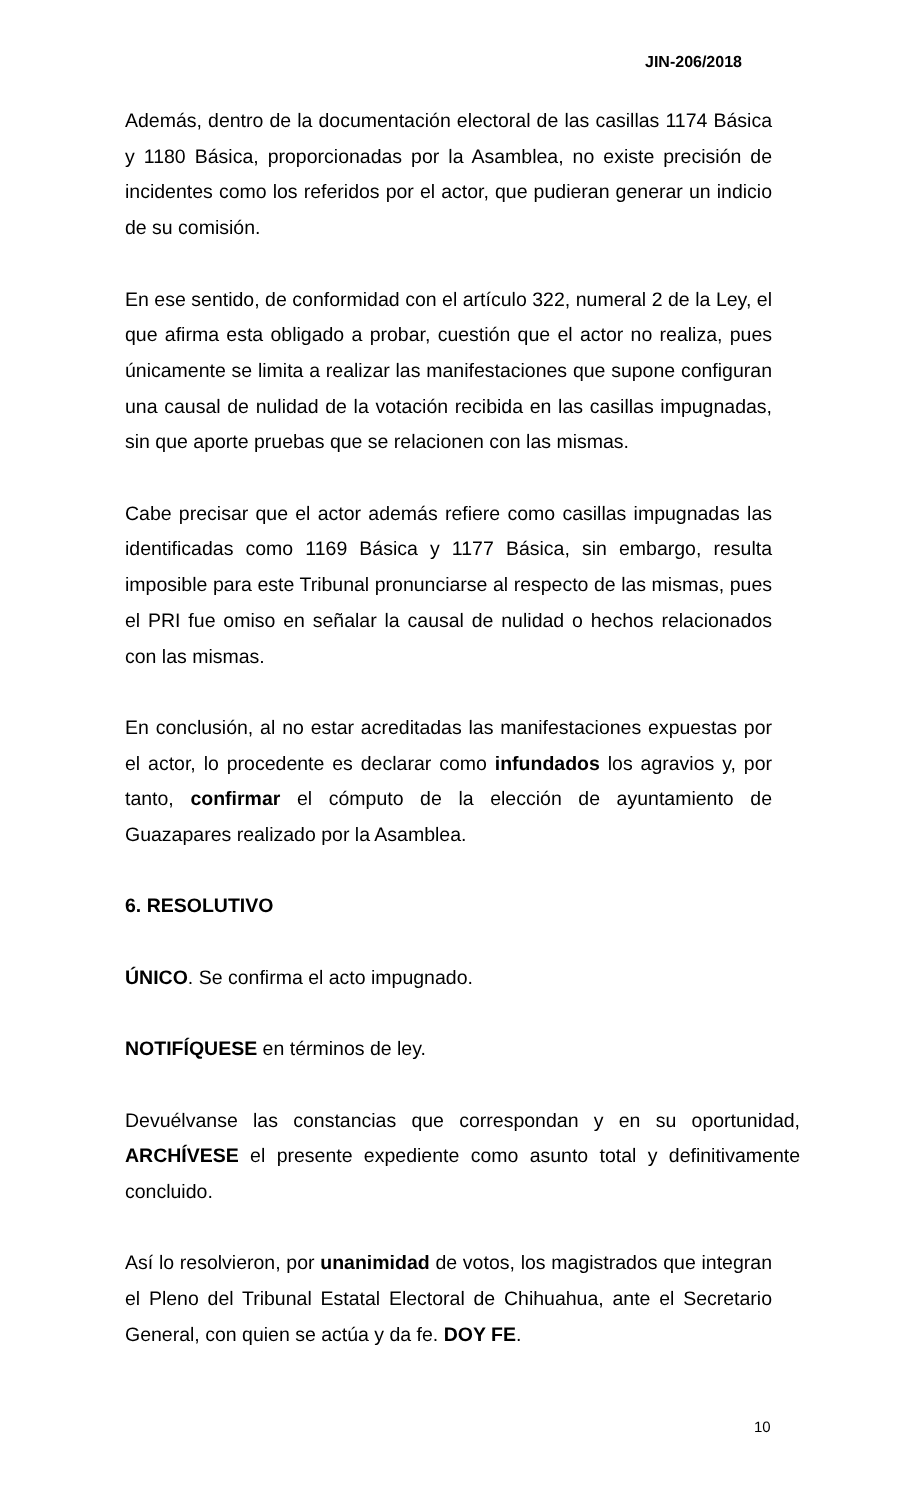JIN-206/2018
Además, dentro de la documentación electoral de las casillas 1174 Básica y 1180 Básica, proporcionadas por la Asamblea, no existe precisión de incidentes como los referidos por el actor, que pudieran generar un indicio de su comisión.
En ese sentido, de conformidad con el artículo 322, numeral 2 de la Ley, el que afirma esta obligado a probar, cuestión que el actor no realiza, pues únicamente se limita a realizar las manifestaciones que supone configuran una causal de nulidad de la votación recibida en las casillas impugnadas, sin que aporte pruebas que se relacionen con las mismas.
Cabe precisar que el actor además refiere como casillas impugnadas las identificadas como 1169 Básica y 1177 Básica, sin embargo, resulta imposible para este Tribunal pronunciarse al respecto de las mismas, pues el PRI fue omiso en señalar la causal de nulidad o hechos relacionados con las mismas.
En conclusión, al no estar acreditadas las manifestaciones expuestas por el actor, lo procedente es declarar como infundados los agravios y, por tanto, confirmar el cómputo de la elección de ayuntamiento de Guazapares realizado por la Asamblea.
6. RESOLUTIVO
ÚNICO. Se confirma el acto impugnado.
NOTIFÍQUESE en términos de ley.
Devuélvanse las constancias que correspondan y en su oportunidad, ARCHÍVESE el presente expediente como asunto total y definitivamente concluido.
Así lo resolvieron, por unanimidad de votos, los magistrados que integran el Pleno del Tribunal Estatal Electoral de Chihuahua, ante el Secretario General, con quien se actúa y da fe. DOY FE.
10